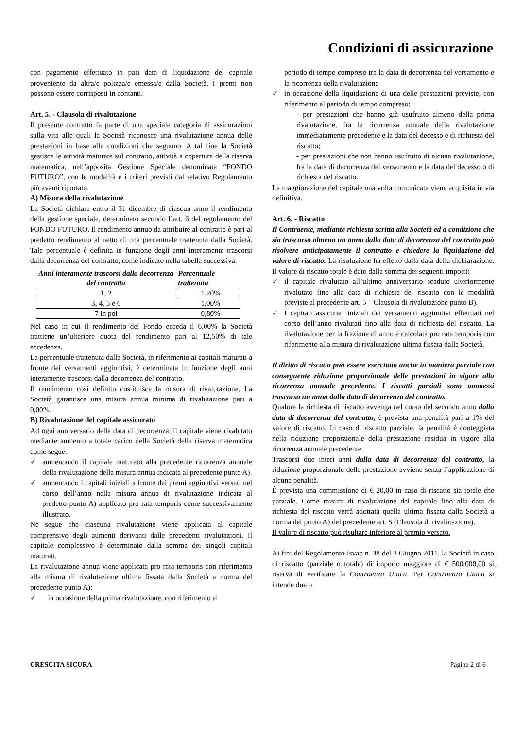Condizioni di assicurazione
con pagamento effettuato in pari data di liquidazione del capitale proveniente da altra/e polizza/e emessa/e dalla Società. I premi non possono essere corrisposti in contanti.
Art. 5. - Clausola di rivalutazione
Il presente contratto fa parte di una speciale categoria di assicurazioni sulla vita alle quali la Società riconosce una rivalutazione annua delle prestazioni in base alle condizioni che seguono. A tal fine la Società gestisce le attività maturate sul contratto, attività a copertura della riserva matematica, nell’apposita Gestione Speciale denominata “FONDO FUTURO”, con le modalità e i criteri previsti dal relativo Regolamento più avanti riportato.
A) Misura della rivalutazione
La Società dichiara entro il 31 dicembre di ciascun anno il rendimento della gestione speciale, determinato secondo l’art. 6 del regolamento del FONDO FUTURO. Il rendimento annuo da attribuire al contratto è pari al predetto rendimento al netto di una percentuale trattenuta dalla Società. Tale percentuale è definita in funzione degli anni interamente trascorsi dalla decorrenza del contratto, come indicato nella tabella successiva.
| Anni interamente trascorsi dalla decorrenza del contratto | Percentuale trattenuta |
| --- | --- |
| 1, 2 | 1,20% |
| 3, 4, 5 e 6 | 1,00% |
| 7 in poi | 0,80% |
Nel caso in cui il rendimento del Fondo ecceda il 6,00% la Società trattiene un’ulteriore quota del rendimento pari al 12,50% di tale eccedenza.
La percentuale trattenuta dalla Società, in riferimento ai capitali maturati a fronte dei versamenti aggiuntivi, è determinata in funzione degli anni interamente trascorsi dalla decorrenza del contratto.
Il rendimento così definito costituisce la misura di rivalutazione. La Società garantisce una misura annua minima di rivalutazione pari a 0,00%.
B) Rivalutazione del capitale assicurato
Ad ogni anniversario della data di decorrenza, il capitale viene rivalutato mediante aumento a totale carico della Società della riserva matematica come segue:
✓ aumentando il capitale maturato alla precedente ricorrenza annuale della rivalutazione della misura annua indicata al precedente punto A).
✓ aumentando i capitali iniziali a fronte dei premi aggiuntivi versati nel corso dell’anno nella misura annua di rivalutazione indicata al predetto punto A) applicato pro rata temporis come successivamente illustrato.
Ne segue che ciascuna rivalutazione viene applicata al capitale comprensivo degli aumenti derivanti dalle precedenti rivalutazioni. Il capitale complessivo è determinato dalla somma dei singoli capitali maturati.
La rivalutazione annua viene applicata pro rata temporis con riferimento alla misura di rivalutazione ultima fissata dalla Società a norma del precedente punto A):
✓ in occasione della prima rivalutazione, con riferimento al
periodo di tempo compreso tra la data di decorrenza del versamento e la ricorrenza della rivalutazione
✓ in occasione della liquidazione di una delle prestazioni previste, con riferimento al periodo di tempo compreso:
- per prestazioni che hanno già usufruito almeno della prima rivalutazione, fra la ricorrenza annuale della rivalutazione immediatamente precedente e la data del decesso e di richiesta del riscatto;
- per prestazioni che non hanno usufruito di alcuna rivalutazione, fra la data di decorrenza del versamento e la data del decesso o di richiesta del riscatto.
La maggiorazione del capitale una volta comunicata viene acquisita in via definitiva.
Art. 6. - Riscatto
Il Contraente, mediante richiesta scritta alla Società ed a condizione che sia trascorso almeno un anno dalla data di decorrenza del contratto può risolvere anticipatamente il contratto e chiedere la liquidazione del valore di riscatto. La risoluzione ha effetto dalla data della dichiarazione. Il valore di riscatto totale è dato dalla somma dei seguenti importi:
✓ il capitale rivalutato all’ultimo anniversario scaduto ulteriormente rivalutato fino alla data di richiesta del riscatto con le modalità previste al precedente art. 5 – Clausola di rivalutazione punto B).
✓ I capitali assicurati iniziali dei versamenti aggiuntivi effettuati nel corso dell’anno rivalutati fino alla data di richiesta del riscatto. La rivalutazione per la frazione di anno è calcolata pro rata temporis con riferimento alla misura di rivalutazione ultima fissata dalla Società.
Il diritto di riscatto può essere esercitato anche in maniera parziale con conseguente riduzione proporzionale delle prestazioni in vigore alla ricorrenza annuale precedente. I riscatti parziali sono ammessi trascorso un anno dalla data di decorrenza del contratto.
Qualora la richiesta di riscatto avvenga nel corso del secondo anno dalla data di decorrenza del contratto, è prevista una penalità pari a 1% del valore di riscatto. In caso di riscatto parziale, la penalità è conteggiata nella riduzione proporzionale della prestazione residua in vigore alla ricorrenza annuale precedente.
Trascorsi due interi anni dalla data di decorrenza del contratto, la riduzione proporzionale della prestazione avviene senza l’applicazione di alcuna penalità.
È prevista una commissione di € 20,00 in caso di riscatto sia totale che parziale. Come misura di rivalutazione del capitale fino alla data di richiesta del riscatto verrà adottata quella ultima fissata dalla Società a norma del punto A) del precedente art. 5 (Clausola di rivalutazione).
Il valore di riscatto può risultare inferiore al premio versato.
Ai fini del Regolamento Isvap n. 38 del 3 Giugno 2011, la Società in caso di riscatto (parziale o totale) di importo maggiore di € 500.000,00 si riserva di verificare la Contraenza Unica. Per Contraenza Unica si intende due o
CRESCITA SICURA Pagina 2 di 6